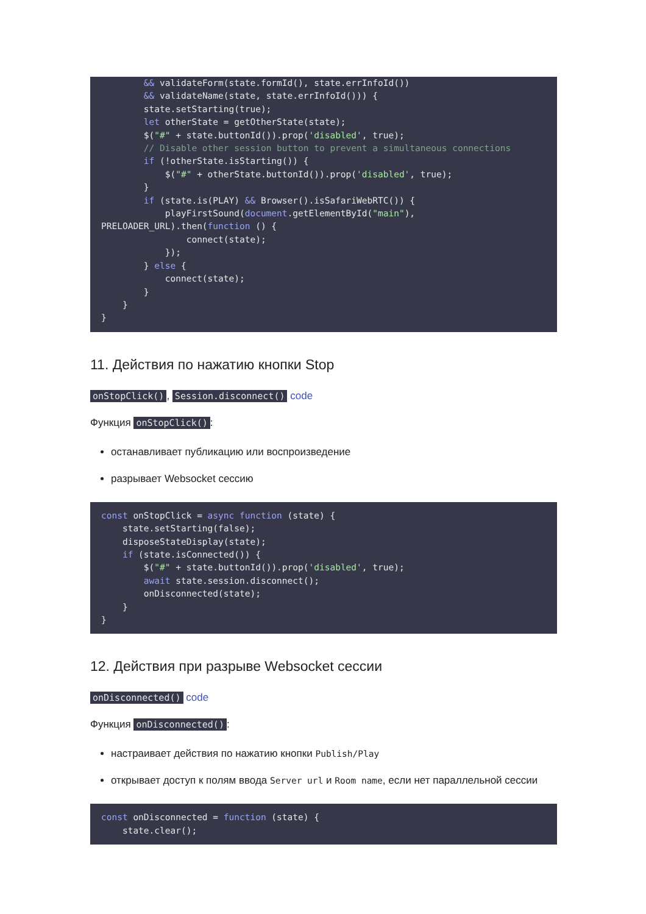&& validateForm(state.formId(), state.errInfoId())
        && validateName(state, state.errInfoId())) {
        state.setStarting(true);
        let otherState = getOtherState(state);
        $("#" + state.buttonId()).prop('disabled', true);
        // Disable other session button to prevent a simultaneous connections
        if (!otherState.isStarting()) {
            $("#" + otherState.buttonId()).prop('disabled', true);
        }
        if (state.is(PLAY) && Browser().isSafariWebRTC()) {
            playFirstSound(document.getElementById("main"),
PRELOADER_URL).then(function () {
                connect(state);
            });
        } else {
            connect(state);
        }
    }
}
11. Действия по нажатию кнопки Stop
onStopClick(), Session.disconnect() code
Функция onStopClick():
останавливает публикацию или воспроизведение
разрывает Websocket сессию
const onStopClick = async function (state) {
    state.setStarting(false);
    disposeStateDisplay(state);
    if (state.isConnected()) {
        $("#" + state.buttonId()).prop('disabled', true);
        await state.session.disconnect();
        onDisconnected(state);
    }
}
12. Действия при разрыве Websocket сессии
onDisconnected() code
Функция onDisconnected():
настраивает действия по нажатию кнопки Publish/Play
открывает доступ к полям ввода Server url и Room name, если нет параллельной сессии
const onDisconnected = function (state) {
    state.clear();